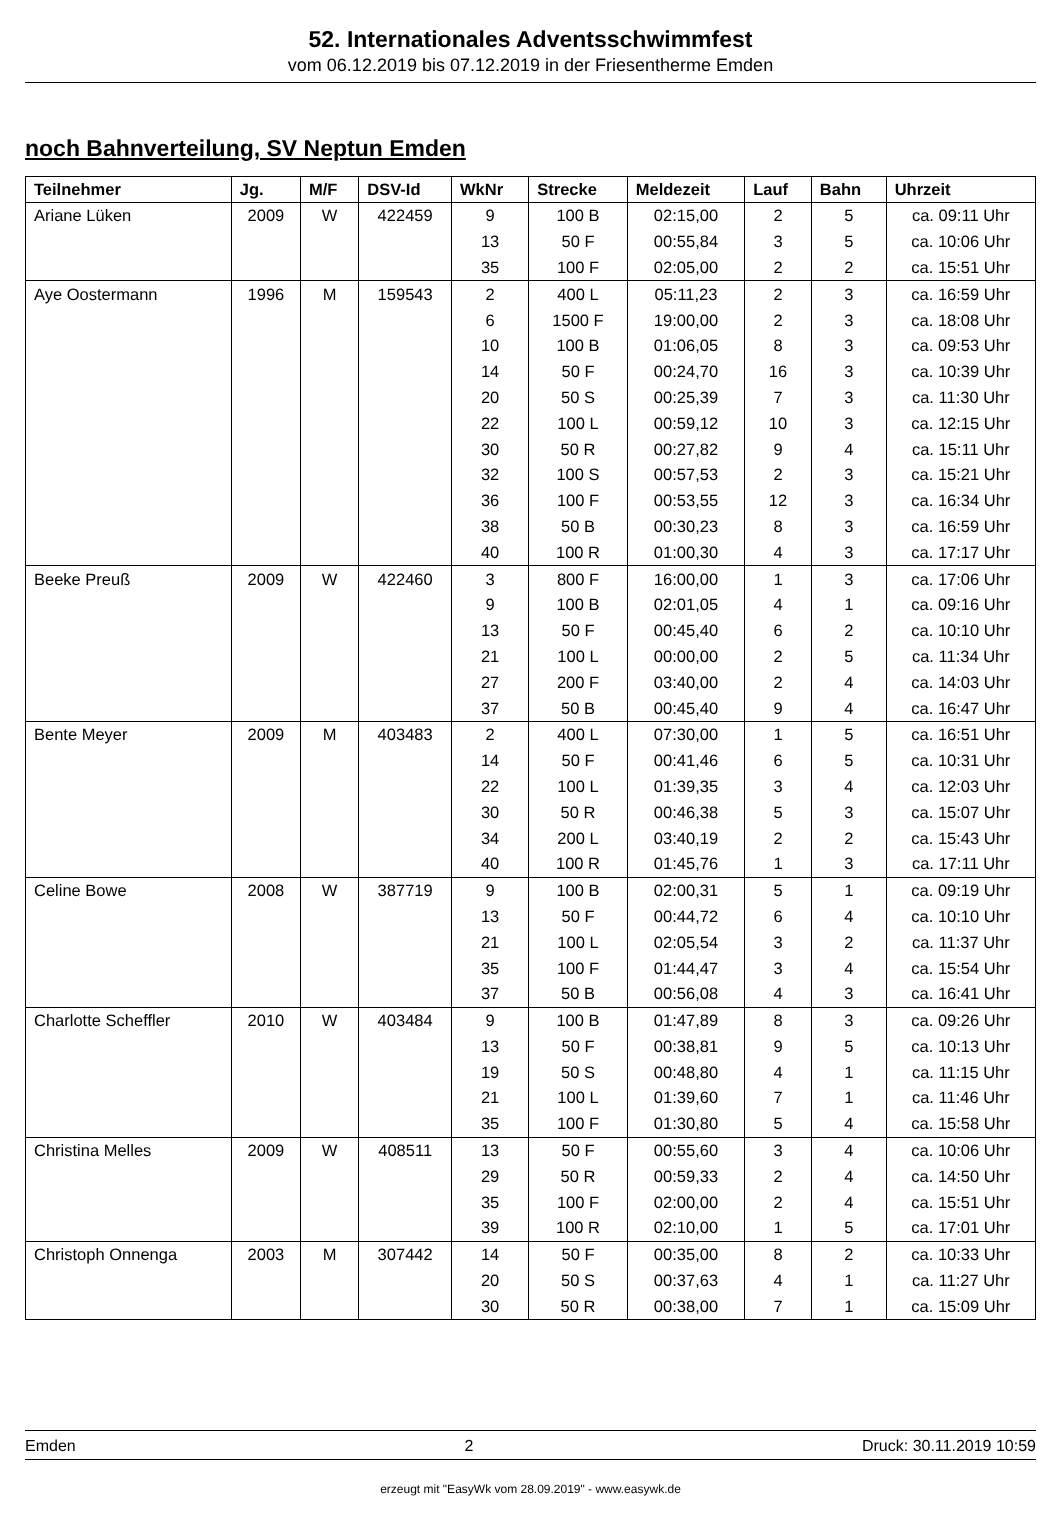52. Internationales Adventsschwimmfest
vom 06.12.2019 bis 07.12.2019 in der Friesentherme Emden
noch Bahnverteilung, SV Neptun Emden
| Teilnehmer | Jg. | M/F | DSV-Id | WkNr | Strecke | Meldezeit | Lauf | Bahn | Uhrzeit |
| --- | --- | --- | --- | --- | --- | --- | --- | --- | --- |
| Ariane Lüken | 2009 | W | 422459 | 9 | 100 B | 02:15,00 | 2 | 5 | ca. 09:11 Uhr |
| | | | | 13 | 50 F | 00:55,84 | 3 | 5 | ca. 10:06 Uhr |
| | | | | 35 | 100 F | 02:05,00 | 2 | 2 | ca. 15:51 Uhr |
| Aye Oostermann | 1996 | M | 159543 | 2 | 400 L | 05:11,23 | 2 | 3 | ca. 16:59 Uhr |
| | | | | 6 | 1500 F | 19:00,00 | 2 | 3 | ca. 18:08 Uhr |
| | | | | 10 | 100 B | 01:06,05 | 8 | 3 | ca. 09:53 Uhr |
| | | | | 14 | 50 F | 00:24,70 | 16 | 3 | ca. 10:39 Uhr |
| | | | | 20 | 50 S | 00:25,39 | 7 | 3 | ca. 11:30 Uhr |
| | | | | 22 | 100 L | 00:59,12 | 10 | 3 | ca. 12:15 Uhr |
| | | | | 30 | 50 R | 00:27,82 | 9 | 4 | ca. 15:11 Uhr |
| | | | | 32 | 100 S | 00:57,53 | 2 | 3 | ca. 15:21 Uhr |
| | | | | 36 | 100 F | 00:53,55 | 12 | 3 | ca. 16:34 Uhr |
| | | | | 38 | 50 B | 00:30,23 | 8 | 3 | ca. 16:59 Uhr |
| | | | | 40 | 100 R | 01:00,30 | 4 | 3 | ca. 17:17 Uhr |
| Beeke Preuß | 2009 | W | 422460 | 3 | 800 F | 16:00,00 | 1 | 3 | ca. 17:06 Uhr |
| | | | | 9 | 100 B | 02:01,05 | 4 | 1 | ca. 09:16 Uhr |
| | | | | 13 | 50 F | 00:45,40 | 6 | 2 | ca. 10:10 Uhr |
| | | | | 21 | 100 L | 00:00,00 | 2 | 5 | ca. 11:34 Uhr |
| | | | | 27 | 200 F | 03:40,00 | 2 | 4 | ca. 14:03 Uhr |
| | | | | 37 | 50 B | 00:45,40 | 9 | 4 | ca. 16:47 Uhr |
| Bente Meyer | 2009 | M | 403483 | 2 | 400 L | 07:30,00 | 1 | 5 | ca. 16:51 Uhr |
| | | | | 14 | 50 F | 00:41,46 | 6 | 5 | ca. 10:31 Uhr |
| | | | | 22 | 100 L | 01:39,35 | 3 | 4 | ca. 12:03 Uhr |
| | | | | 30 | 50 R | 00:46,38 | 5 | 3 | ca. 15:07 Uhr |
| | | | | 34 | 200 L | 03:40,19 | 2 | 2 | ca. 15:43 Uhr |
| | | | | 40 | 100 R | 01:45,76 | 1 | 3 | ca. 17:11 Uhr |
| Celine Bowe | 2008 | W | 387719 | 9 | 100 B | 02:00,31 | 5 | 1 | ca. 09:19 Uhr |
| | | | | 13 | 50 F | 00:44,72 | 6 | 4 | ca. 10:10 Uhr |
| | | | | 21 | 100 L | 02:05,54 | 3 | 2 | ca. 11:37 Uhr |
| | | | | 35 | 100 F | 01:44,47 | 3 | 4 | ca. 15:54 Uhr |
| | | | | 37 | 50 B | 00:56,08 | 4 | 3 | ca. 16:41 Uhr |
| Charlotte Scheffler | 2010 | W | 403484 | 9 | 100 B | 01:47,89 | 8 | 3 | ca. 09:26 Uhr |
| | | | | 13 | 50 F | 00:38,81 | 9 | 5 | ca. 10:13 Uhr |
| | | | | 19 | 50 S | 00:48,80 | 4 | 1 | ca. 11:15 Uhr |
| | | | | 21 | 100 L | 01:39,60 | 7 | 1 | ca. 11:46 Uhr |
| | | | | 35 | 100 F | 01:30,80 | 5 | 4 | ca. 15:58 Uhr |
| Christina Melles | 2009 | W | 408511 | 13 | 50 F | 00:55,60 | 3 | 4 | ca. 10:06 Uhr |
| | | | | 29 | 50 R | 00:59,33 | 2 | 4 | ca. 14:50 Uhr |
| | | | | 35 | 100 F | 02:00,00 | 2 | 4 | ca. 15:51 Uhr |
| | | | | 39 | 100 R | 02:10,00 | 1 | 5 | ca. 17:01 Uhr |
| Christoph Onnenga | 2003 | M | 307442 | 14 | 50 F | 00:35,00 | 8 | 2 | ca. 10:33 Uhr |
| | | | | 20 | 50 S | 00:37,63 | 4 | 1 | ca. 11:27 Uhr |
| | | | | 30 | 50 R | 00:38,00 | 7 | 1 | ca. 15:09 Uhr |
Emden 2 Druck: 30.11.2019 10:59
erzeugt mit "EasyWk vom 28.09.2019" - www.easywk.de